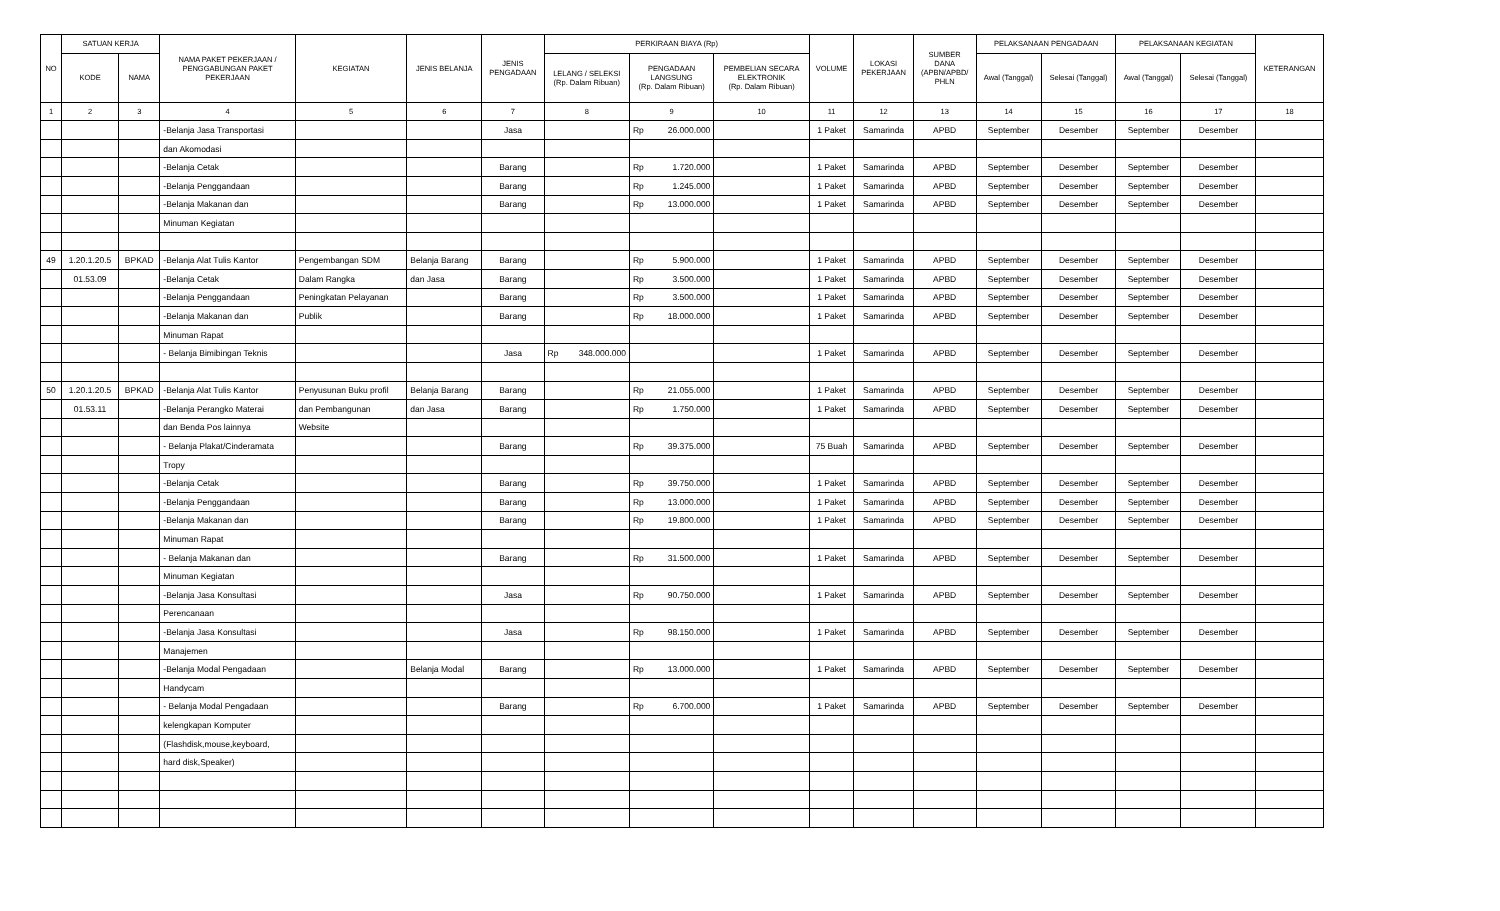| NO | SATUAN KERJA | | NAMA PAKET PEKERJAAN / PENGGABUNGAN PAKET PEKERJAAN | KEGIATAN | JENIS BELANJA | JENIS PENGADAAN | PERKIRAAN BIAYA (Rp) | | | VOLUME | LOKASI PEKERJAAN | SUMBER DANA (APBN/APBD/ PHLN | PELAKSANAAN PENGADAAN | | PELAKSANAAN KEGIATAN | | KETERANGAN |
| --- | --- | --- | --- | --- | --- | --- | --- | --- | --- | --- | --- | --- | --- | --- | --- | --- | --- |
| | KODE | NAMA | | | | | LELANG / SELEKSI (Rp. Dalam Ribuan) | PENGADAAN LANGSUNG (Rp. Dalam Ribuan) | PEMBELIAN SECARA ELEKTRONIK (Rp. Dalam Ribuan) | | | | Awal (Tanggal) | Selesai (Tanggal) | Awal (Tanggal) | Selesai (Tanggal) | |
| 1 | 2 | 3 | 4 | 5 | 6 | 7 | 8 | 9 | 10 | 11 | 12 | 13 | 14 | 15 | 16 | 17 | 18 |
| | | | -Belanja Jasa Transportasi | | | Jasa | | Rp 26.000.000 | | 1 Paket | Samarinda | APBD | September | Desember | September | Desember | |
| | | | dan Akomodasi | | | | | | | | | | | | | | |
| | | | -Belanja Cetak | | | Barang | | Rp 1.720.000 | | 1 Paket | Samarinda | APBD | September | Desember | September | Desember | |
| | | | -Belanja Penggandaan | | | Barang | | Rp 1.245.000 | | 1 Paket | Samarinda | APBD | September | Desember | September | Desember | |
| | | | -Belanja Makanan dan | | | Barang | | Rp 13.000.000 | | 1 Paket | Samarinda | APBD | September | Desember | September | Desember | |
| | | | Minuman Kegiatan | | | | | | | | | | | | | | |
| 49 | 1.20.1.20.5 | BPKAD | -Belanja Alat Tulis Kantor | Pengembangan SDM | Belanja Barang | Barang | | Rp 5.900.000 | | 1 Paket | Samarinda | APBD | September | Desember | September | Desember | |
| | 01.53.09 | | -Belanja Cetak | Dalam Rangka | dan Jasa | Barang | | Rp 3.500.000 | | 1 Paket | Samarinda | APBD | September | Desember | September | Desember | |
| | | | -Belanja Penggandaan | Peningkatan Pelayanan | | Barang | | Rp 3.500.000 | | 1 Paket | Samarinda | APBD | September | Desember | September | Desember | |
| | | | -Belanja Makanan dan | Publik | | Barang | | Rp 18.000.000 | | 1 Paket | Samarinda | APBD | September | Desember | September | Desember | |
| | | | Minuman Rapat | | | | | | | | | | | | | | |
| | | | - Belanja Bimibingan Teknis | | | Jasa | Rp 348.000.000 | | | 1 Paket | Samarinda | APBD | September | Desember | September | Desember | |
| 50 | 1.20.1.20.5 | BPKAD | -Belanja Alat Tulis Kantor | Penyusunan Buku profil | Belanja Barang | Barang | | Rp 21.055.000 | | 1 Paket | Samarinda | APBD | September | Desember | September | Desember | |
| | 01.53.11 | | -Belanja Perangko Materai | dan Pembangunan | dan Jasa | Barang | | Rp 1.750.000 | | 1 Paket | Samarinda | APBD | September | Desember | September | Desember | |
| | | | dan Benda Pos lainnya | Website | | | | | | | | | | | | | |
| | | | - Belanja Plakat/Cinderamata | | | Barang | | Rp 39.375.000 | | 75 Buah | Samarinda | APBD | September | Desember | September | Desember | |
| | | | Tropy | | | | | | | | | | | | | | |
| | | | -Belanja Cetak | | | Barang | | Rp 39.750.000 | | 1 Paket | Samarinda | APBD | September | Desember | September | Desember | |
| | | | -Belanja Penggandaan | | | Barang | | Rp 13.000.000 | | 1 Paket | Samarinda | APBD | September | Desember | September | Desember | |
| | | | -Belanja Makanan dan | | | Barang | | Rp 19.800.000 | | 1 Paket | Samarinda | APBD | September | Desember | September | Desember | |
| | | | Minuman Rapat | | | | | | | | | | | | | | |
| | | | - Belanja Makanan dan | | | Barang | | Rp 31.500.000 | | 1 Paket | Samarinda | APBD | September | Desember | September | Desember | |
| | | | Minuman Kegiatan | | | | | | | | | | | | | | |
| | | | -Belanja Jasa Konsultasi | | | Jasa | | Rp 90.750.000 | | 1 Paket | Samarinda | APBD | September | Desember | September | Desember | |
| | | | Perencanaan | | | | | | | | | | | | | | |
| | | | -Belanja Jasa Konsultasi | | | Jasa | | Rp 98.150.000 | | 1 Paket | Samarinda | APBD | September | Desember | September | Desember | |
| | | | Manajemen | | | | | | | | | | | | | | |
| | | | -Belanja Modal Pengadaan | | Belanja Modal | Barang | | Rp 13.000.000 | | 1 Paket | Samarinda | APBD | September | Desember | September | Desember | |
| | | | Handycam | | | | | | | | | | | | | | |
| | | | - Belanja Modal Pengadaan | | | Barang | | Rp 6.700.000 | | 1 Paket | Samarinda | APBD | September | Desember | September | Desember | |
| | | | kelengkapan Komputer | | | | | | | | | | | | | | |
| | | | (Flashdisk,mouse,keyboard, | | | | | | | | | | | | | | |
| | | | hard disk,Speaker) | | | | | | | | | | | | | | |